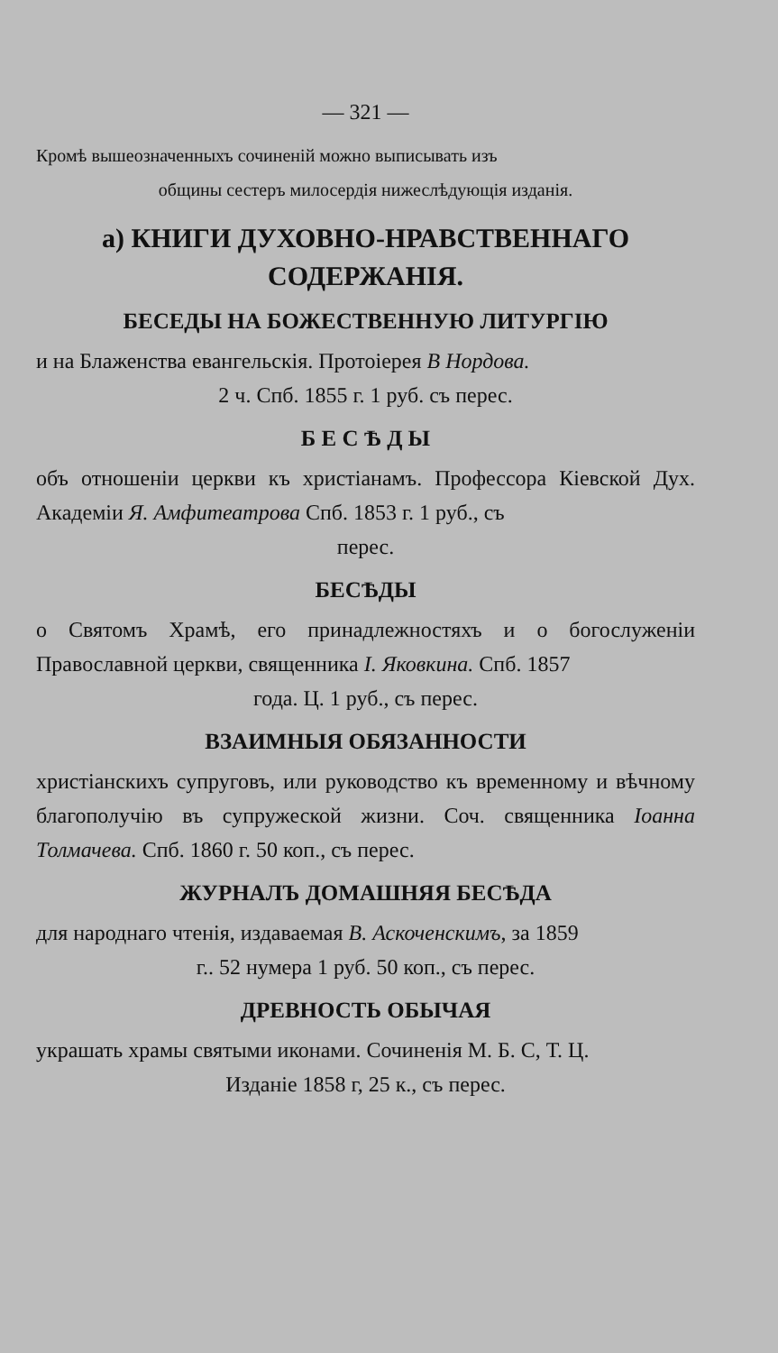— 321 —
Кромѣ вышеозначенныхъ сочиненій можно выписывать изъ
общины сестеръ милосердія нижеслѣдующія изданія.
а) КНИГИ ДУХОВНО-НРАВСТВЕННАГО СОДЕРЖАНІЯ.
БЕСЕДЫ НА БОЖЕСТВЕННУЮ ЛИТУРГІЮ
и на Блаженства евангельскія. Протоіерея В Нордова.
2 ч. Спб. 1855 г. 1 руб. съ перес.
Б Е С Ѣ Д Ы
объ отношеніи церкви къ христіанамъ. Профессора Кіевской Дух. Академіи Я. Амфитеатрова Спб. 1853 г. 1 руб., съ
перес.
БЕСѢДЫ
о Святомъ Храмѣ, его принадлежностяхъ и о богослуженіи Православной церкви, священника І. Яковкина. Спб. 1857
года. Ц. 1 руб., съ перес.
ВЗАИМНЫЯ ОБЯЗАННОСТИ
христіанскихъ супруговъ, или руководство къ временному и вѣчному благополучію въ супружеской жизни. Соч. священника Іоанна Толмачева. Спб. 1860 г. 50 коп., съ перес.
ЖУРНАЛЪ ДОМАШНЯЯ БЕСѢДА
для народнаго чтенія, издаваемая В. Аскоченскимъ, за 1859
г.. 52 нумера 1 руб. 50 коп., съ перес.
ДРЕВНОСТЬ ОБЫЧАЯ
украшать храмы святыми иконами. Сочиненія М. Б. С, Т. Ц.
Изданіе 1858 г, 25 к., съ перес.